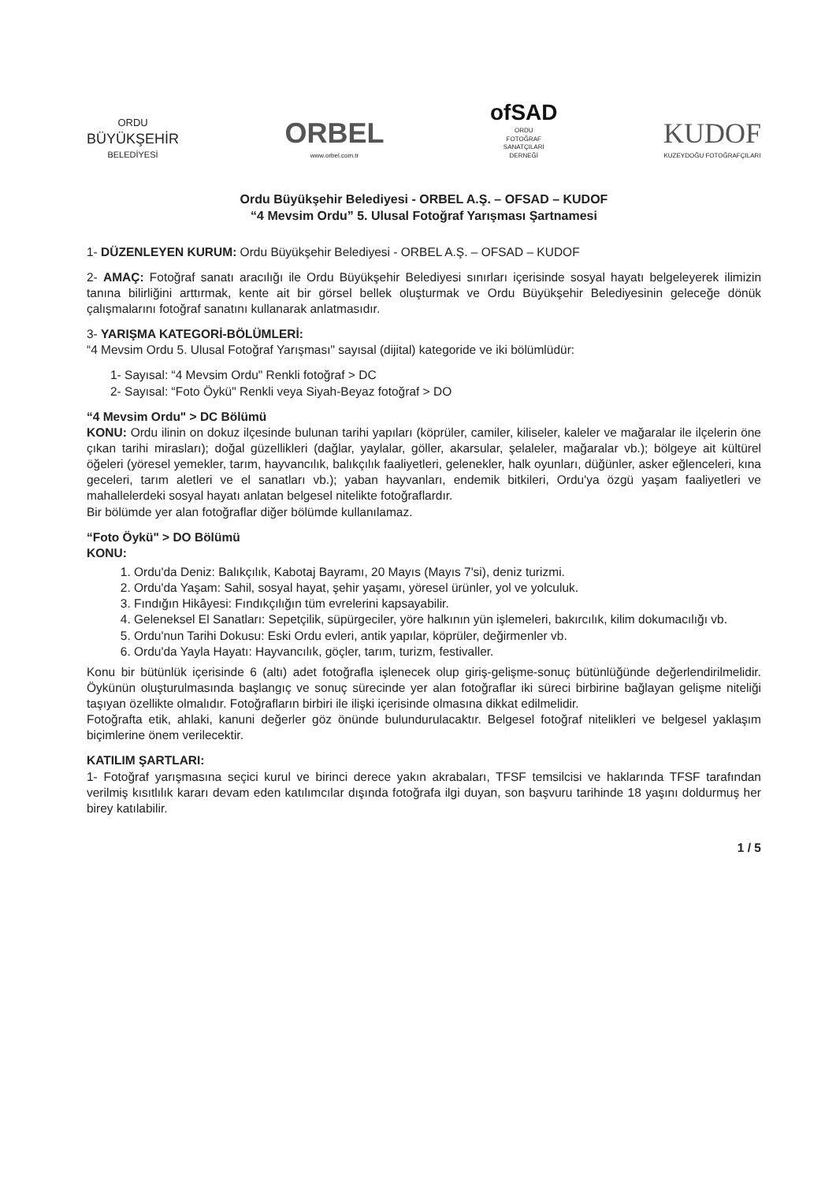ORDU
BÜYÜKŞEHİR
BELEDİYESİ
ORBEL
www.orbel.com.tr
ofSAD
ORDU
FOTOĞRAF
SANATÇILARI
DERNEĞİ
KUDOF
KUZEYDOĞU FOTOĞRAFÇILARI
Ordu Büyükşehir Belediyesi - ORBEL A.Ş. – OFSAD – KUDOF
“4 Mevsim Ordu” 5. Ulusal Fotoğraf Yarışması Şartnamesi
1- DÜZENLEYEN KURUM: Ordu Büyükşehir Belediyesi - ORBEL A.Ş. – OFSAD – KUDOF
2- AMAÇ: Fotoğraf sanatı aracılığı ile Ordu Büyükşehir Belediyesi sınırları içerisinde sosyal hayatı belgeleyerek ilimizin tanına bilirliğini arttırmak, kente ait bir görsel bellek oluşturmak ve Ordu Büyükşehir Belediyesinin geleceğe dönük çalışmalarını fotoğraf sanatını kullanarak anlatmasıdır.
3- YARIŞMA KATEGORİ-BÖLÜMLERİ:
“4 Mevsim Ordu 5. Ulusal Fotoğraf Yarışması" sayısal (dijital) kategoride ve iki bölümlüdür:
1- Sayısal: “4 Mevsim Ordu" Renkli fotoğraf > DC
2- Sayısal: “Foto Öykü" Renkli veya Siyah-Beyaz fotoğraf > DO
“4 Mevsim Ordu" > DC Bölümü
KONU: Ordu ilinin on dokuz ilçesinde bulunan tarihi yapıları (köprüler, camiler, kiliseler, kaleler ve mağaralar ile ilçelerin öne çıkan tarihi mirasları); doğal güzellikleri (dağlar, yaylalar, göller, akarsular, şelaleler, mağaralar vb.); bölgeye ait kültürel öğeleri (yöresel yemekler, tarım, hayvancılık, balıkçılık faaliyetleri, gelenekler, halk oyunları, düğünler, asker eğlenceleri, kına geceleri, tarım aletleri ve el sanatları vb.); yaban hayvanları, endemik bitkileri, Ordu'ya özgü yaşam faaliyetleri ve mahallelerdeki sosyal hayatı anlatan belgesel nitelikte fotoğraflardır.
Bir bölümde yer alan fotoğraflar diğer bölümde kullanılamaz.
“Foto Öykü" > DO Bölümü
KONU:
1. Ordu'da Deniz: Balıkçılık, Kabotaj Bayramı, 20 Mayıs (Mayıs 7'si), deniz turizmi.
2. Ordu'da Yaşam: Sahil, sosyal hayat, şehir yaşamı, yöresel ürünler, yol ve yolculuk.
3. Fındığın Hikâyesi: Fındıkçılığın tüm evrelerini kapsayabilir.
4. Geleneksel El Sanatları: Sepetçilik, süpürgeciler, yöre halkının yün işlemeleri, bakırcılık, kilim dokumacılığı vb.
5. Ordu'nun Tarihi Dokusu: Eski Ordu evleri, antik yapılar, köprüler, değirmenler vb.
6. Ordu'da Yayla Hayatı: Hayvancılık, göçler, tarım, turizm, festivaller.
Konu bir bütünlük içerisinde 6 (altı) adet fotoğrafla işlenecek olup giriş-gelişme-sonuç bütünlüğünde değerlendirilmelidir. Öykünün oluşturulmasında başlangıç ve sonuç sürecinde yer alan fotoğraflar iki süreci birbirine bağlayan gelişme niteliği taşıyan özellikte olmalıdır. Fotoğrafların birbiri ile ilişki içerisinde olmasına dikkat edilmelidir.
Fotoğrafta etik, ahlaki, kanuni değerler göz önünde bulundurulacaktır. Belgesel fotoğraf nitelikleri ve belgesel yaklaşım biçimlerine önem verilecektir.
KATILIM ŞARTLARI:
1- Fotoğraf yarışmasına seçici kurul ve birinci derece yakın akrabaları, TFSF temsilcisi ve haklarında TFSF tarafından verilmiş kısıtlılık kararı devam eden katılımcılar dışında fotoğrafa ilgi duyan, son başvuru tarihinde 18 yaşını doldurmuş her birey katılabilir.
1 / 5